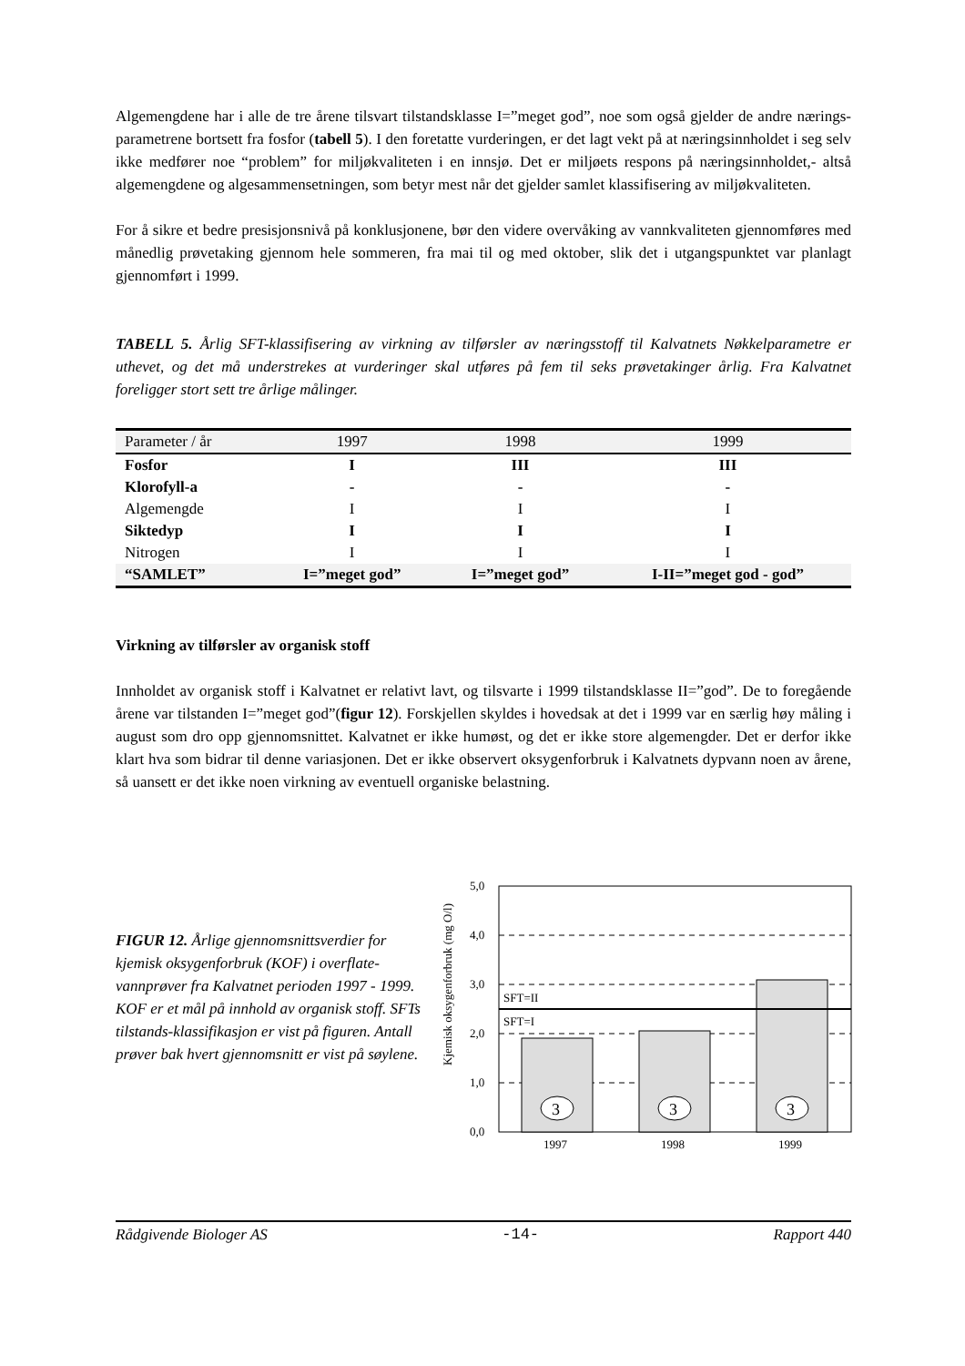Algemengdene har i alle de tre årene tilsvart tilstandsklasse I=”meget god”, noe som også gjelder de andre nærings-parametrene bortsett fra fosfor (tabell 5). I den foretatte vurderingen, er det lagt vekt på at næringsinnholdet i seg selv ikke medfører noe “problem” for miljøkvaliteten i en innsjø. Det er miljøets respons på næringsinnholdet,- altså algemengdene og algesammensetningen, som betyr mest når det gjelder samlet klassifisering av miljøkvaliteten.
For å sikre et bedre presisjonsnivå på konklusjonene, bør den videre overvåking av vannkvaliteten gjennomføres med månedlig prøvetaking gjennom hele sommeren, fra mai til og med oktober, slik det i utgangspunktet var planlagt gjennomført i 1999.
TABELL 5. Årlig SFT-klassifisering av virkning av tilførsler av næringsstoff til Kalvatnets Nøkkelparametre er uthevet, og det må understrekes at vurderinger skal utføres på fem til seks prøvetakinger årlig. Fra Kalvatnet foreligger stort sett tre årlige målinger.
| Parameter / år | 1997 | 1998 | 1999 |
| --- | --- | --- | --- |
| Fosfor | I | III | III |
| Klorofyll-a | - | - | - |
| Algemengde | I | I | I |
| Siktedyp | I | I | I |
| Nitrogen | I | I | I |
| “SAMLET” | I=”meget god” | I=”meget god” | I-II=”meget god - god” |
Virkning av tilførsler av organisk stoff
Innholdet av organisk stoff i Kalvatnet er relativt lavt, og tilsvarte i 1999 tilstandsklasse II=”god”. De to foregående årene var tilstanden I=”meget god”(figur 12). Forskjellen skyldes i hovedsak at det i 1999 var en særlig høy måling i august som dro opp gjennomsnittet. Kalvatnet er ikke humøst, og det er ikke store algemengder. Det er derfor ikke klart hva som bidrar til denne variasjonen. Det er ikke observert oksygenforbruk i Kalvatnets dypvann noen av årene, så uansett er det ikke noen virkning av eventuell organiske belastning.
FIGUR 12. Årlige gjennomsnittsverdier for kjemisk oksygenforbruk (KOF) i overflate-vannprøver fra Kalvatnet perioden 1997 - 1999. KOF er et mål på innhold av organisk stoff. SFTs tilstands-klassifikasjon er vist på figuren. Antall prøver bak hvert gjennomsnitt er vist på søylene.
5,0
4,0
3,0
2,0
1,0
0,0
SFT=II
SFT=I
3
3
3
1997
1998
1999
Kjemisk oksygenforbruk (mg O/l)
Rådgivende Biologer AS -14- Rapport 440